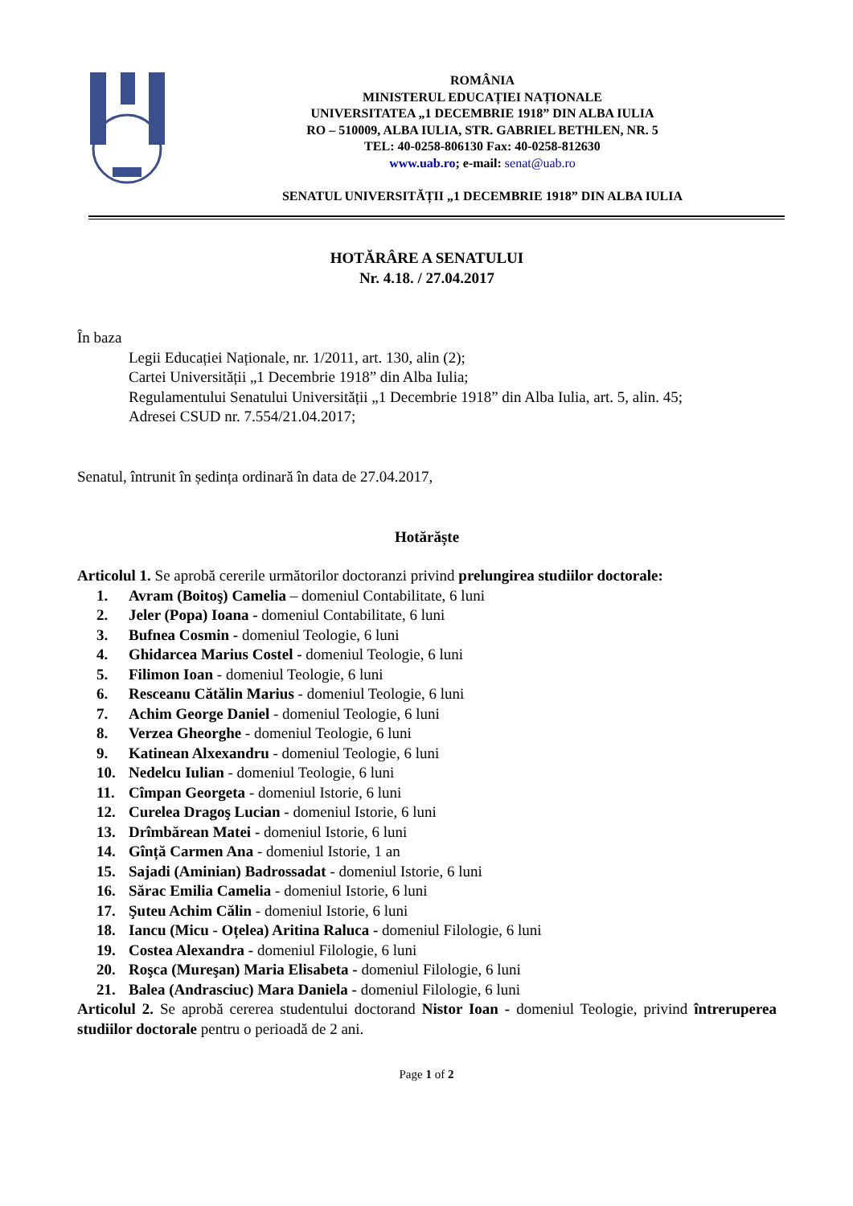ROMÂNIA
MINISTERUL EDUCAȚIEI NAȚIONALE
UNIVERSITATEA „1 DECEMBRIE 1918” DIN ALBA IULIA
RO – 510009, ALBA IULIA, STR. GABRIEL BETHLEN, NR. 5
TEL: 40-0258-806130 Fax: 40-0258-812630
www.uab.ro; e-mail: senat@uab.ro
SENATUL UNIVERSITĂȚII „1 DECEMBRIE 1918” DIN ALBA IULIA
HOTĂRÂRE A SENATULUI
Nr. 4.18. / 27.04.2017
În baza
Legii Educației Naționale, nr. 1/2011, art. 130, alin (2);
Cartei Universității „1 Decembrie 1918” din Alba Iulia;
Regulamentului Senatului Universității „1 Decembrie 1918” din Alba Iulia, art. 5, alin. 45;
Adresei CSUD nr. 7.554/21.04.2017;
Senatul, întrunit în ședința ordinară în data de 27.04.2017,
Hotărăște
Articolul 1. Se aprobă cererile următorilor doctoranzi privind prelungirea studiilor doctorale:
1. Avram (Boitoş) Camelia – domeniul Contabilitate, 6 luni
2. Jeler (Popa) Ioana - domeniul Contabilitate, 6 luni
3. Bufnea Cosmin - domeniul Teologie, 6 luni
4. Ghidarcea Marius Costel - domeniul Teologie, 6 luni
5. Filimon Ioan - domeniul Teologie, 6 luni
6. Resceanu Cătălin Marius - domeniul Teologie, 6 luni
7. Achim George Daniel - domeniul Teologie, 6 luni
8. Verzea Gheorghe - domeniul Teologie, 6 luni
9. Katinean Alxexandru - domeniul Teologie, 6 luni
10. Nedelcu Iulian - domeniul Teologie, 6 luni
11. Cîmpan Georgeta - domeniul Istorie, 6 luni
12. Curelea Dragoş Lucian - domeniul Istorie, 6 luni
13. Drîmbărean Matei - domeniul Istorie, 6 luni
14. Gînță Carmen Ana - domeniul Istorie, 1 an
15. Sajadi (Aminian) Badrossadat - domeniul Istorie, 6 luni
16. Sărac Emilia Camelia - domeniul Istorie, 6 luni
17. Şuteu Achim Călin - domeniul Istorie, 6 luni
18. Iancu (Micu - Oțelea) Aritina Raluca - domeniul Filologie, 6 luni
19. Costea Alexandra - domeniul Filologie, 6 luni
20. Roşca (Mureşan) Maria Elisabeta - domeniul Filologie, 6 luni
21. Balea (Andrasciuc) Mara Daniela - domeniul Filologie, 6 luni
Articolul 2. Se aprobă cererea studentului doctorand Nistor Ioan - domeniul Teologie, privind întreruperea studiilor doctorale pentru o perioadă de 2 ani.
Page 1 of 2